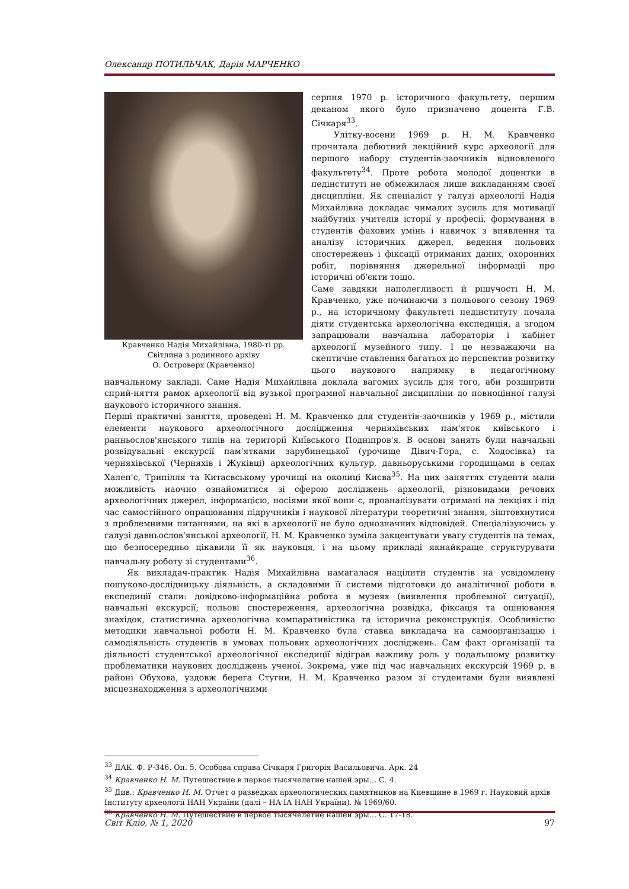Олександр ПОТИЛЬЧАК, Дарія МАРЧЕНКО
Кравченко Надія Михайлівна, 1980-ті рр.
Світлина з родинного архіву
О. Островерх (Кравченко)
серпня 1970 р. історичного факультету, першим деканом якого було призначено доцента Г.В. Січкаря<sup>33</sup>.
Улітку-восени 1969 р. Н. М. Кравченко прочитала дебютний лекційний курс археології для першого набору студентів-заочників відновленого факультету<sup>34</sup>. Проте робота молодої доцентки в педінституті не обмежилася лише викладанням своєї дисципліни. Як спеціаліст у галузі археології Надія Михайлівна докладає чималих зусиль для мотивації майбутніх учителів історії у професії, формування в студентів фахових умінь і навичок з виявлення та аналізу історичних джерел, ведення польових спостережень і фіксації отриманих даних, охоронних робіт, порівняння джерельної інформації про історичні об'єкти тощо.
Саме завдяки наполегливості й рішучості Н. М. Кравченко, уже починаючи з польового сезону 1969 р., на історичному факультеті педінституту почала діяти студентська археологічна експедиція, а згодом запрацювали навчальна лабораторія і кабінет археології музейного типу. І це незважаючи на скептичне ставлення багатьох до перспектив розвитку цього наукового напрямку в педагогічному навчальному закладі. Саме Надія Михайлівна доклала вагомих зусиль для того, аби розширити сприй-няття рамок археології від вузької програмної навчальної дисципліни до повноцінної галузі наукового історичного знання.
Перші практичні заняття, проведені Н. М. Кравченко для студентів-заочників у 1969 р., містили елементи наукового археологічного дослідження черняхівських пам'яток київського і ранньослов'янського типів на території Київського Подніпров'я. В основі занять були навчальні розвідувальні екскурсії пам'ятками зарубинецької (урочище Дівич-Гора, с. Ходосівка) та черняхівської (Черняхів і Жуківці) археологічних культур, давньоруськими городищами в селах Халеп'є, Трипілля та Китаєвському урочищі на околиці Києва<sup>35</sup>. На цих заняттях студенти мали можливість наочно ознайомитися зі сферою досліджень археології, різновидами речових археологічних джерел, інформацією, носіями якої вони є, проаналізувати отримані на лекціях і під час самостійного опрацювання підручників і наукової літератури теоретичні знання, зіштовхнутися з проблемними питаннями, на які в археології не було однозначних відповідей. Спеціалізуючись у галузі давньослов'янської археології, Н. М. Кравченко зуміла закцентувати увагу студентів на темах, що безпосередньо цікавили її як науковця, і на цьому прикладі якнайкраще структурувати навчальну роботу зі студентами<sup>36</sup>.
Як викладач-практик Надія Михайлівна намагалася націлити студентів на усвідомлену пошуково-дослідницьку діяльність, а складовими її системи підготовки до аналітичної роботи в експедиції стали: довідково-інформаційна робота в музеях (виявлення проблемної ситуації), навчальні екскурсії; польові спостереження, археологічна розвідка, фіксація та оцінювання знахідок, статистична археологічна компаративістика та історична реконструкція. Особливістю методики навчальної роботи Н. М. Кравченко була ставка викладача на самоорганізацію і самодіяльність студентів в умовах польових археологічних досліджень. Сам факт організації та діяльності студентської археологічної експедиції відіграв важливу роль у подальшому розвитку проблематики наукових досліджень ученої. Зокрема, уже під час навчальних екскурсій 1969 р. в районі Обухова, уздовж берега Стугни, Н. М. Кравченко разом зі студентами були виявлені місцезнаходження з археологічними
<sup>33</sup> ДАК. Ф. Р-346. Оп. 5. Особова справа Січкаря Григорія Васильовича. Арк. 24
<sup>34</sup> Кравченко Н. М. Путешествие в первое тысячелетие нашей эры… С. 4.
<sup>35</sup> Див.: Кравченко Н. М. Отчет о разведках археологических памятников на Киевщине в 1969 г. Науковий архів Інституту археології НАН України (далі – НА ІА НАН України). № 1969/60.
<sup>36</sup> Кравченко Н. М. Путешествие в первое тысячелетие нашей эры… С. 17-18.
Світ Кліо, № 1, 2020 97